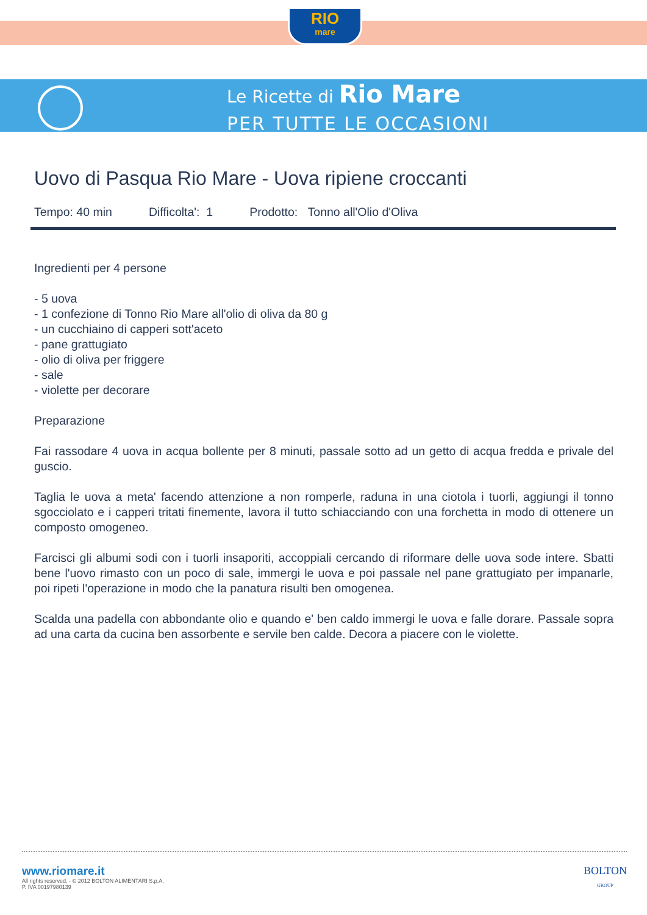RIO
mare
Le Ricette di Rio Mare
PER TUTTE LE OCCASIONI
Uovo di Pasqua Rio Mare - Uova ripiene croccanti
Tempo: 40 min Difficolta': 1 Prodotto: Tonno all'Olio d'Oliva
Ingredienti per 4 persone
- 5 uova
- 1 confezione di Tonno Rio Mare all'olio di oliva da 80 g
- un cucchiaino di capperi sott'aceto
- pane grattugiato
- olio di oliva per friggere
- sale
- violette per decorare
Preparazione
Fai rassodare 4 uova in acqua bollente per 8 minuti, passale sotto ad un getto di acqua fredda e privale del guscio.
Taglia le uova a meta' facendo attenzione a non romperle, raduna in una ciotola i tuorli, aggiungi il tonno sgocciolato e i capperi tritati finemente, lavora il tutto schiacciando con una forchetta in modo di ottenere un composto omogeneo.
Farcisci gli albumi sodi con i tuorli insaporiti, accoppiali cercando di riformare delle uova sode intere. Sbatti bene l'uovo rimasto con un poco di sale, immergi le uova e poi passale nel pane grattugiato per impanarle, poi ripeti l'operazione in modo che la panatura risulti ben omogenea.
Scalda una padella con abbondante olio e quando e' ben caldo immergi le uova e falle dorare. Passale sopra ad una carta da cucina ben assorbente e servile ben calde. Decora a piacere con le violette.
www.riomare.it
All rights reserved. - © 2012 BOLTON ALIMENTARI S.p.A.
P. IVA 00197980139
BOLTON
GROUP